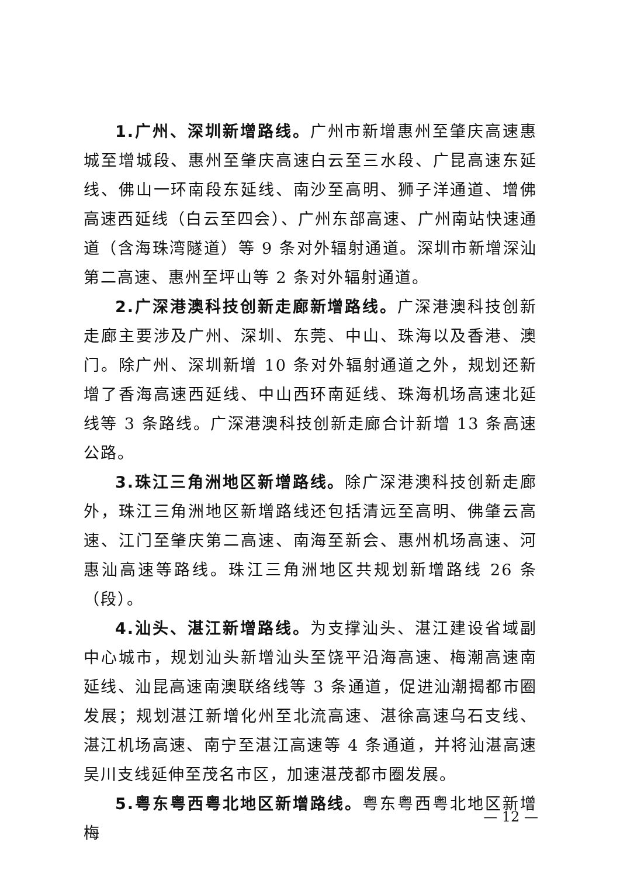1.广州、深圳新增路线。广州市新增惠州至肇庆高速惠城至增城段、惠州至肇庆高速白云至三水段、广昆高速东延线、佛山一环南段东延线、南沙至高明、狮子洋通道、增佛高速西延线（白云至四会）、广州东部高速、广州南站快速通道（含海珠湾隧道）等 9 条对外辐射通道。深圳市新增深汕第二高速、惠州至坪山等 2 条对外辐射通道。
2.广深港澳科技创新走廊新增路线。广深港澳科技创新走廊主要涉及广州、深圳、东莞、中山、珠海以及香港、澳门。除广州、深圳新增 10 条对外辐射通道之外，规划还新增了香海高速西延线、中山西环南延线、珠海机场高速北延线等 3 条路线。广深港澳科技创新走廊合计新增 13 条高速公路。
3.珠江三角洲地区新增路线。除广深港澳科技创新走廊外，珠江三角洲地区新增路线还包括清远至高明、佛肇云高速、江门至肇庆第二高速、南海至新会、惠州机场高速、河惠汕高速等路线。珠江三角洲地区共规划新增路线 26 条（段）。
4.汕头、湛江新增路线。为支撑汕头、湛江建设省域副中心城市，规划汕头新增汕头至饶平沿海高速、梅潮高速南延线、汕昆高速南澳联络线等 3 条通道，促进汕潮揭都市圈发展；规划湛江新增化州至北流高速、湛徐高速乌石支线、湛江机场高速、南宁至湛江高速等 4 条通道，并将汕湛高速吴川支线延伸至茂名市区，加速湛茂都市圈发展。
5.粤东粤西粤北地区新增路线。粤东粤西粤北地区新增梅
— 12 —